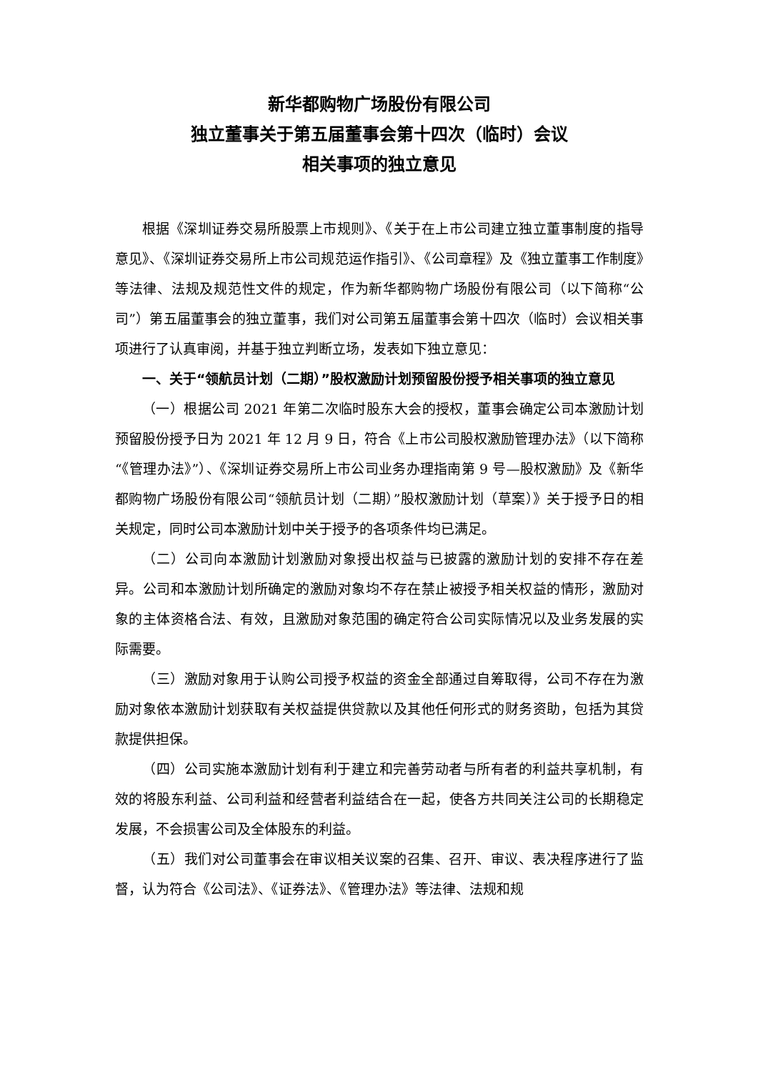新华都购物广场股份有限公司
独立董事关于第五届董事会第十四次（临时）会议
相关事项的独立意见
根据《深圳证券交易所股票上市规则》、《关于在上市公司建立独立董事制度的指导意见》、《深圳证券交易所上市公司规范运作指引》、《公司章程》及《独立董事工作制度》等法律、法规及规范性文件的规定，作为新华都购物广场股份有限公司（以下简称“公司”）第五届董事会的独立董事，我们对公司第五届董事会第十四次（临时）会议相关事项进行了认真审阅，并基于独立判断立场，发表如下独立意见：
一、关于“领航员计划（二期）”股权激励计划预留股份授予相关事项的独立意见
（一）根据公司 2021 年第二次临时股东大会的授权，董事会确定公司本激励计划预留股份授予日为 2021 年 12 月 9 日，符合《上市公司股权激励管理办法》（以下简称“《管理办法》”）、《深圳证券交易所上市公司业务办理指南第 9 号—股权激励》及《新华都购物广场股份有限公司“领航员计划（二期）”股权激励计划（草案）》关于授予日的相关规定，同时公司本激励计划中关于授予的各项条件均已满足。
（二）公司向本激励计划激励对象授出权益与已披露的激励计划的安排不存在差异。公司和本激励计划所确定的激励对象均不存在禁止被授予相关权益的情形，激励对象的主体资格合法、有效，且激励对象范围的确定符合公司实际情况以及业务发展的实际需要。
（三）激励对象用于认购公司授予权益的资金全部通过自筹取得，公司不存在为激励对象依本激励计划获取有关权益提供贷款以及其他任何形式的财务资助，包括为其贷款提供担保。
（四）公司实施本激励计划有利于建立和完善劳动者与所有者的利益共享机制，有效的将股东利益、公司利益和经营者利益结合在一起，使各方共同关注公司的长期稳定发展，不会损害公司及全体股东的利益。
（五）我们对公司董事会在审议相关议案的召集、召开、审议、表决程序进行了监督，认为符合《公司法》、《证券法》、《管理办法》等法律、法规和规